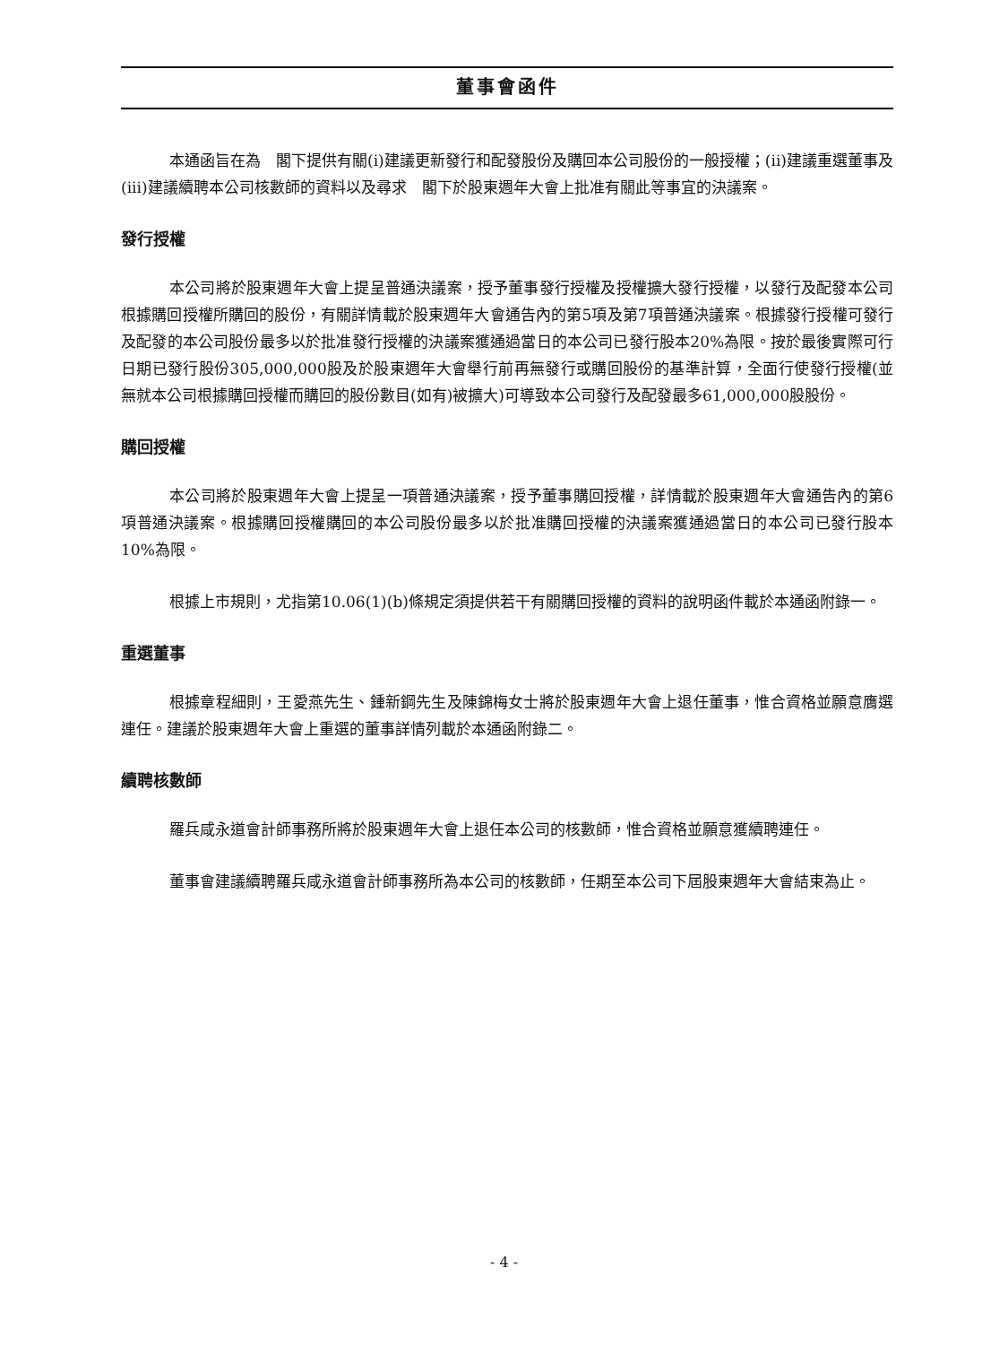董事會函件
本通函旨在為　閣下提供有關(i)建議更新發行和配發股份及購回本公司股份的一般授權；(ii)建議重選董事及(iii)建議續聘本公司核數師的資料以及尋求　閣下於股東週年大會上批准有關此等事宜的決議案。
發行授權
本公司將於股東週年大會上提呈普通決議案，授予董事發行授權及授權擴大發行授權，以發行及配發本公司根據購回授權所購回的股份，有關詳情載於股東週年大會通告內的第5項及第7項普通決議案。根據發行授權可發行及配發的本公司股份最多以於批准發行授權的決議案獲通過當日的本公司已發行股本20%為限。按於最後實際可行日期已發行股份305,000,000股及於股東週年大會舉行前再無發行或購回股份的基準計算，全面行使發行授權(並無就本公司根據購回授權而購回的股份數目(如有)被擴大)可導致本公司發行及配發最多61,000,000股股份。
購回授權
本公司將於股東週年大會上提呈一項普通決議案，授予董事購回授權，詳情載於股東週年大會通告內的第6項普通決議案。根據購回授權購回的本公司股份最多以於批准購回授權的決議案獲通過當日的本公司已發行股本10%為限。
根據上市規則，尤指第10.06(1)(b)條規定須提供若干有關購回授權的資料的說明函件載於本通函附錄一。
重選董事
根據章程細則，王愛燕先生、鍾新鋼先生及陳錦梅女士將於股東週年大會上退任董事，惟合資格並願意膺選連任。建議於股東週年大會上重選的董事詳情列載於本通函附錄二。
續聘核數師
羅兵咸永道會計師事務所將於股東週年大會上退任本公司的核數師，惟合資格並願意獲續聘連任。
董事會建議續聘羅兵咸永道會計師事務所為本公司的核數師，任期至本公司下屆股東週年大會結束為止。
- 4 -